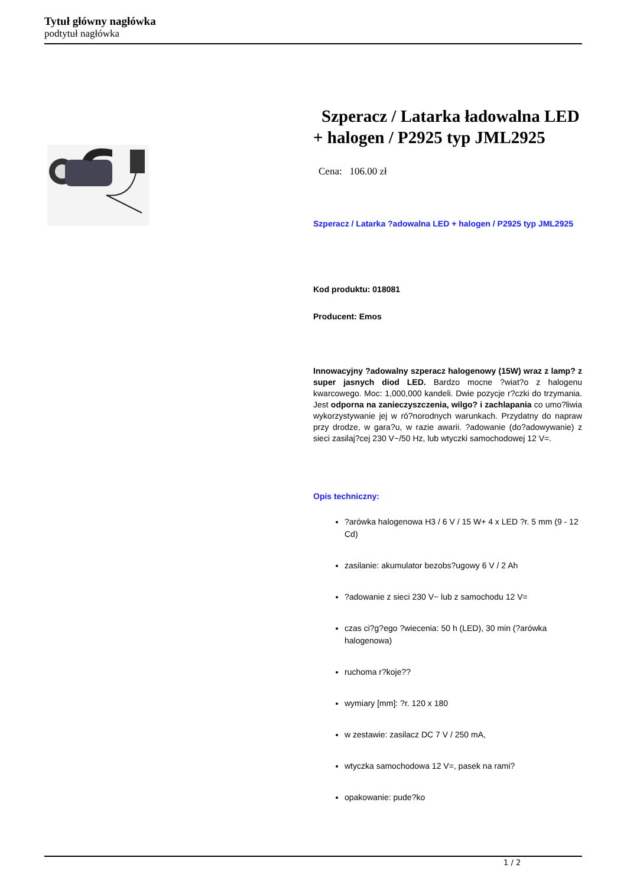Tytuł główny nagłówka
podtytuł nagłówka
Szperacz / Latarka ładowalna LED + halogen / P2925 typ JML2925
Cena: 106.00 zł
Szperacz / Latarka ?adowalna LED + halogen / P2925 typ JML2925
Kod produktu: 018081
Producent: Emos
Innowacyjny ?adowalny szperacz halogenowy (15W) wraz z lamp? z super jasnych diod LED. Bardzo mocne ?wiat?o z halogenu kwarcowego. Moc: 1,000,000 kandeli. Dwie pozycje r?czki do trzymania. Jest odporna na zanieczyszczenia, wilgo? i zachlapania co umo?liwia wykorzystywanie jej w ró?norodnych warunkach. Przydatny do napraw przy drodze, w gara?u, w razie awarii. ?adowanie (do?adowywanie) z sieci zasilaj?cej 230 V~/50 Hz, lub wtyczki samochodowej 12 V=.
Opis techniczny:
?arówka halogenowa H3 / 6 V / 15 W+ 4 x LED ?r. 5 mm (9 - 12 Cd)
zasilanie: akumulator bezobs?ugowy 6 V / 2 Ah
?adowanie z sieci 230 V~ lub z samochodu 12 V=
czas ci?g?ego ?wiecenia: 50 h (LED), 30 min (?arówka halogenowa)
ruchoma r?koje??
wymiary [mm]: ?r. 120 x 180
w zestawie: zasilacz DC 7 V / 250 mA,
wtyczka samochodowa 12 V=, pasek na rami?
opakowanie: pude?ko
1 / 2